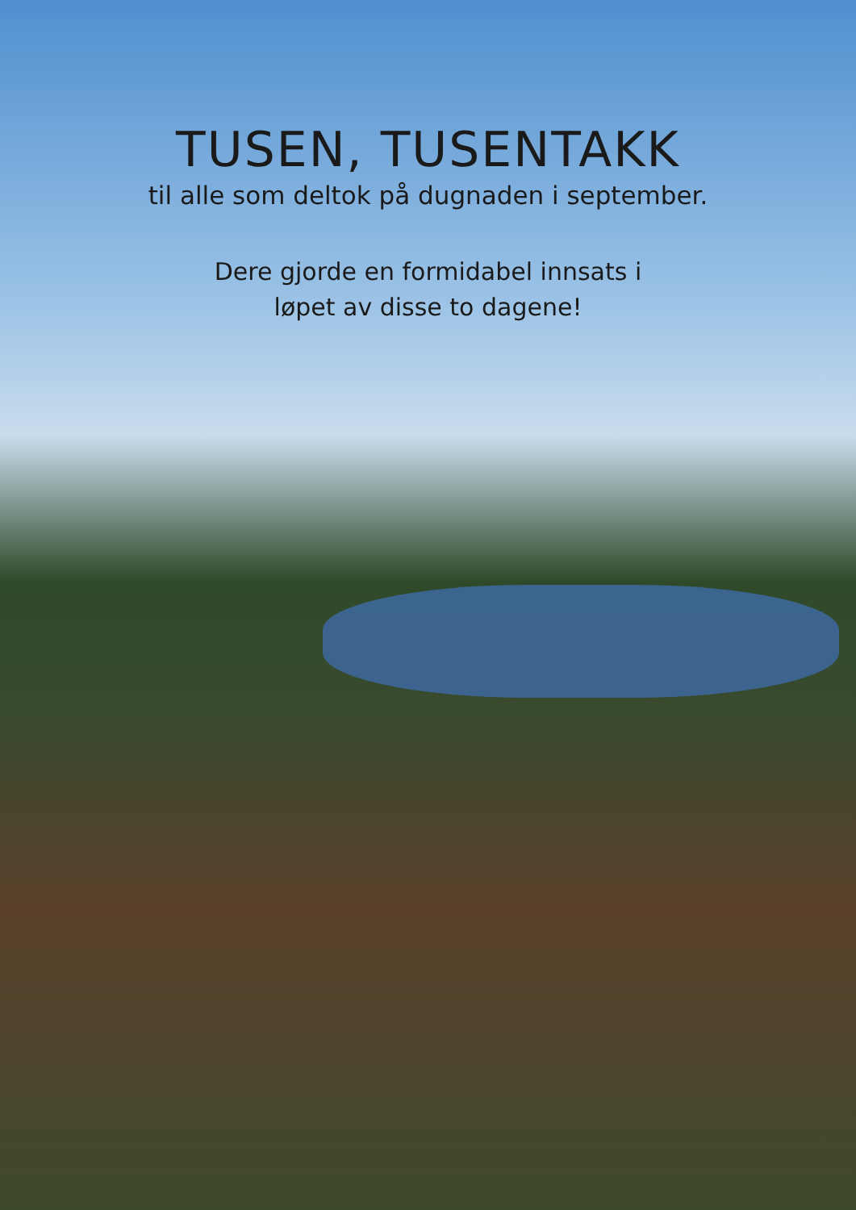TUSEN, TUSENTAKK
til alle som deltok på dugnaden i september.
Dere gjorde en formidabel innsats i
løpet av disse to dagene!